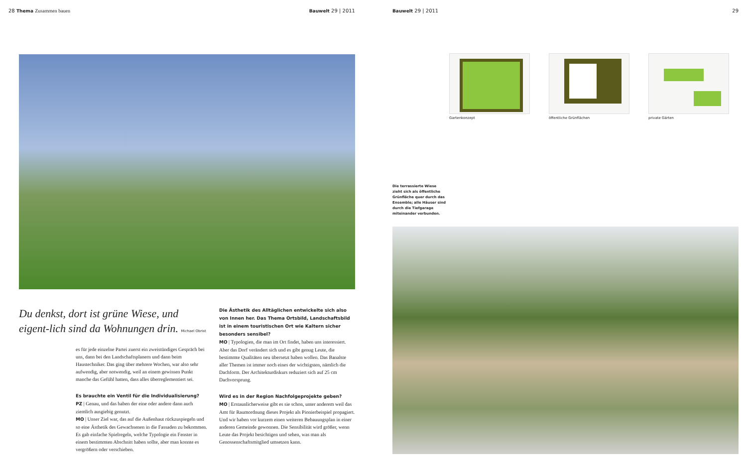28 Thema Zusammen bauen Bauwelt 29 | 2011
Du denkst, dort ist grüne Wiese, und eigent-lich sind da Wohnungen drin. Michael Obrist
es für jede einzelne Partei zuerst ein zweistündiges Gespräch bei uns, dann bei den Landschaftsplanern und dann beim Haustechniker. Das ging über mehrere Wochen, war also sehr aufwendig, aber notwendig, weil an einem gewissen Punkt manche das Gefühl hatten, dass alles überreglementiert sei.
Es brauchte ein Ventil für die Individualisierung?
PZ | Genau, und das haben der eine oder andere dann auch ziemlich ausgiebig genutzt.
MO | Unser Ziel war, das auf die Außenhaut rückzuspiegeln und so eine Ästhetik des Gewachsenen in die Fassaden zu bekommen. Es gab einfache Spielregeln, welche Typologie ein Fenster in einem bestimmten Abschnitt haben sollte, aber man konnte es vergrößern oder verschieben.
Die Ästhetik des Alltäglichen entwickelte sich also von Innen her. Das Thema Ortsbild, Landschaftsbild ist in einem touristischen Ort wie Kaltern sicher besonders sensibel?
MO | Typologien, die man im Ort findet, haben uns interessiert. Aber das Dorf verändert sich und es gibt genug Leute, die bestimmte Qualitäten neu übersetzt haben wollen. Das Banalste aller Themen ist immer noch eines der wichtigsten, nämlich die Dachform. Der Architekturdiskurs reduziert sich auf 25 cm Dachvorsprung.
Wird es in der Region Nachfolgeprojekte geben?
MO | Erstaunlicherweise gibt es sie schon, unter anderem weil das Amt für Raumordnung dieses Projekt als Pionierbeispiel propagiert. Und wir haben vor kurzem einen weiteren Bebauungsplan in einer anderen Gemeinde gewonnen. Die Sensibilität wird größer, wenn Leute das Projekt besichtigen und sehen, was man als Genossenschaftsmitglied umsetzen kann.
Bauwelt 29 | 2011 29
Gartenkonzept öffentliche Grünflächen private Gärten
Die terrassierte Wiese zieht sich als öffentliche Grünfläche quer durch das Ensemble; alle Häuser sind durch die Tiefgarage miteinander verbunden.